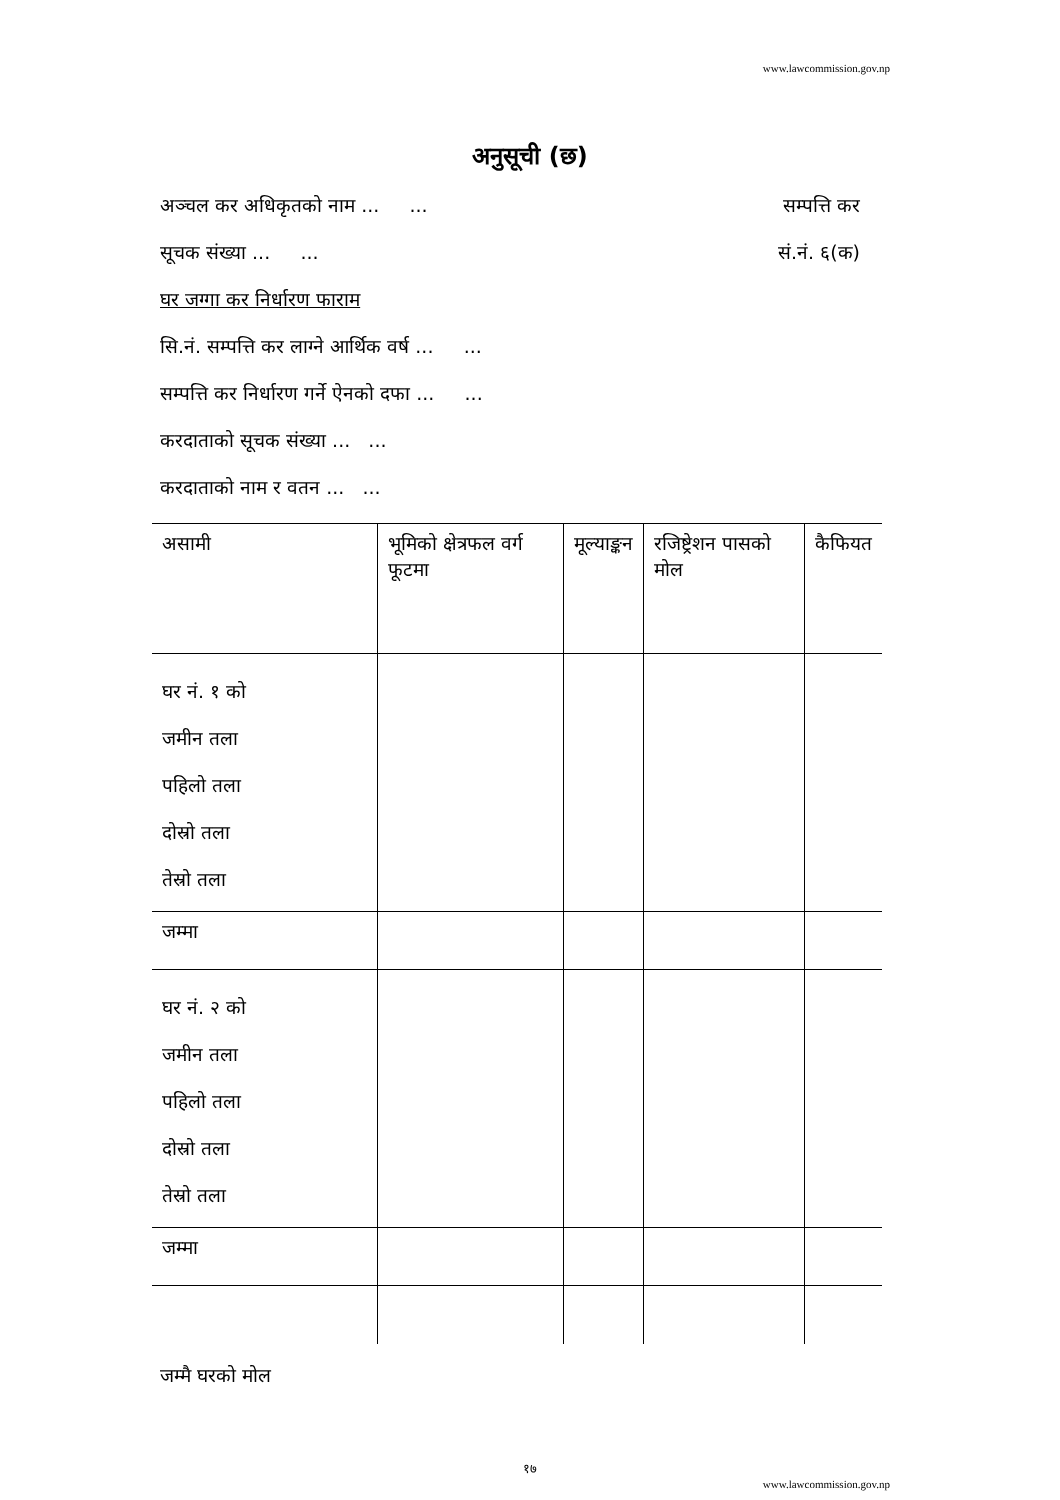www.lawcommission.gov.np
अनुसूची (छ)
अञ्चल कर अधिकृतको नाम ... ... सम्पत्ति कर
सूचक संख्या ... ... सं.नं. ६(क)
घर जग्गा कर निर्धारण फाराम
सि.नं. सम्पत्ति कर लाग्ने आर्थिक वर्ष ... ...
सम्पत्ति कर निर्धारण गर्ने ऐनको दफा ... ...
करदाताको सूचक संख्या ... ...
करदाताको नाम र वतन ... ...
| असामी | भूमिको क्षेत्रफल वर्ग फूटमा | मूल्याङ्कन | रजिष्ट्रेशन पासको मोल | कैफियत |
| --- | --- | --- | --- | --- |
| घर नं. १ को जमीन तला पहिलो तला दोस्रो तला तेस्रो तला | | | | |
| जम्मा | | | | |
| घर नं. २ को जमीन तला पहिलो तला दोस्रो तला तेस्रो तला | | | | |
| जम्मा | | | | |
जम्मै घरको मोल
१७
www.lawcommission.gov.np